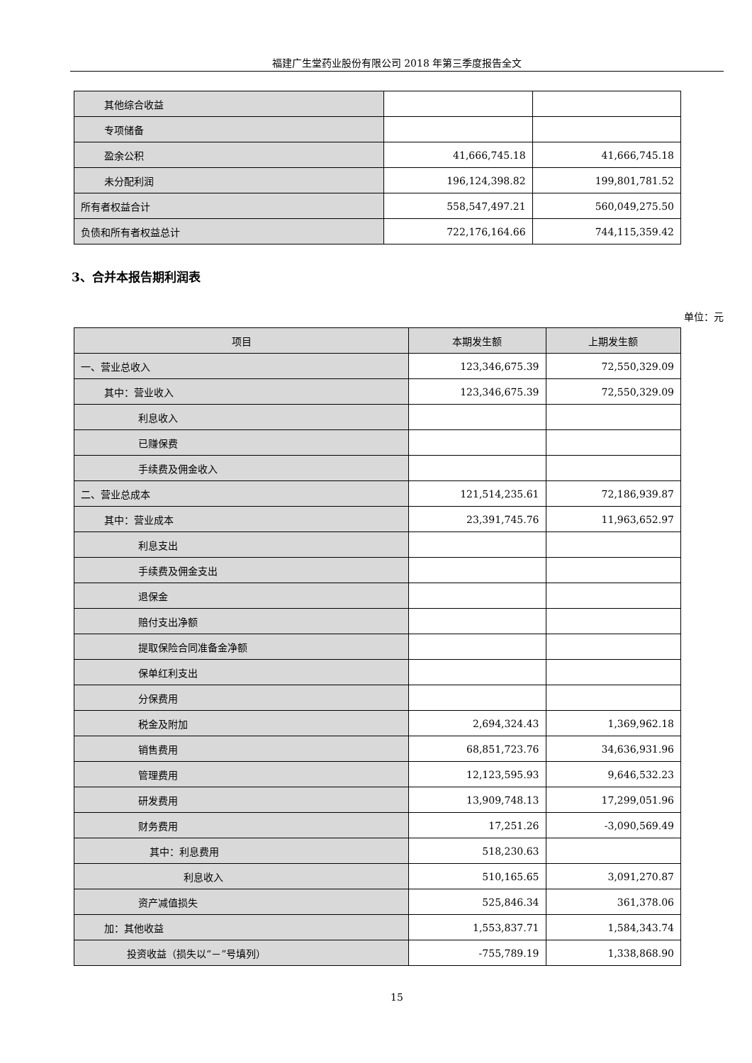福建广生堂药业股份有限公司 2018 年第三季度报告全文
| 其他综合收益 | | |
| 专项储备 | | |
| 盈余公积 | 41,666,745.18 | 41,666,745.18 |
| 未分配利润 | 196,124,398.82 | 199,801,781.52 |
| 所有者权益合计 | 558,547,497.21 | 560,049,275.50 |
| 负债和所有者权益总计 | 722,176,164.66 | 744,115,359.42 |
3、合并本报告期利润表
单位：元
| 项目 | 本期发生额 | 上期发生额 |
| --- | --- | --- |
| 一、营业总收入 | 123,346,675.39 | 72,550,329.09 |
| 其中：营业收入 | 123,346,675.39 | 72,550,329.09 |
| 利息收入 | | |
| 已赚保费 | | |
| 手续费及佣金收入 | | |
| 二、营业总成本 | 121,514,235.61 | 72,186,939.87 |
| 其中：营业成本 | 23,391,745.76 | 11,963,652.97 |
| 利息支出 | | |
| 手续费及佣金支出 | | |
| 退保金 | | |
| 赔付支出净额 | | |
| 提取保险合同准备金净额 | | |
| 保单红利支出 | | |
| 分保费用 | | |
| 税金及附加 | 2,694,324.43 | 1,369,962.18 |
| 销售费用 | 68,851,723.76 | 34,636,931.96 |
| 管理费用 | 12,123,595.93 | 9,646,532.23 |
| 研发费用 | 13,909,748.13 | 17,299,051.96 |
| 财务费用 | 17,251.26 | -3,090,569.49 |
| 其中：利息费用 | 518,230.63 | |
| 利息收入 | 510,165.65 | 3,091,270.87 |
| 资产减值损失 | 525,846.34 | 361,378.06 |
| 加：其他收益 | 1,553,837.71 | 1,584,343.74 |
| 投资收益（损失以“－”号填列） | -755,789.19 | 1,338,868.90 |
15